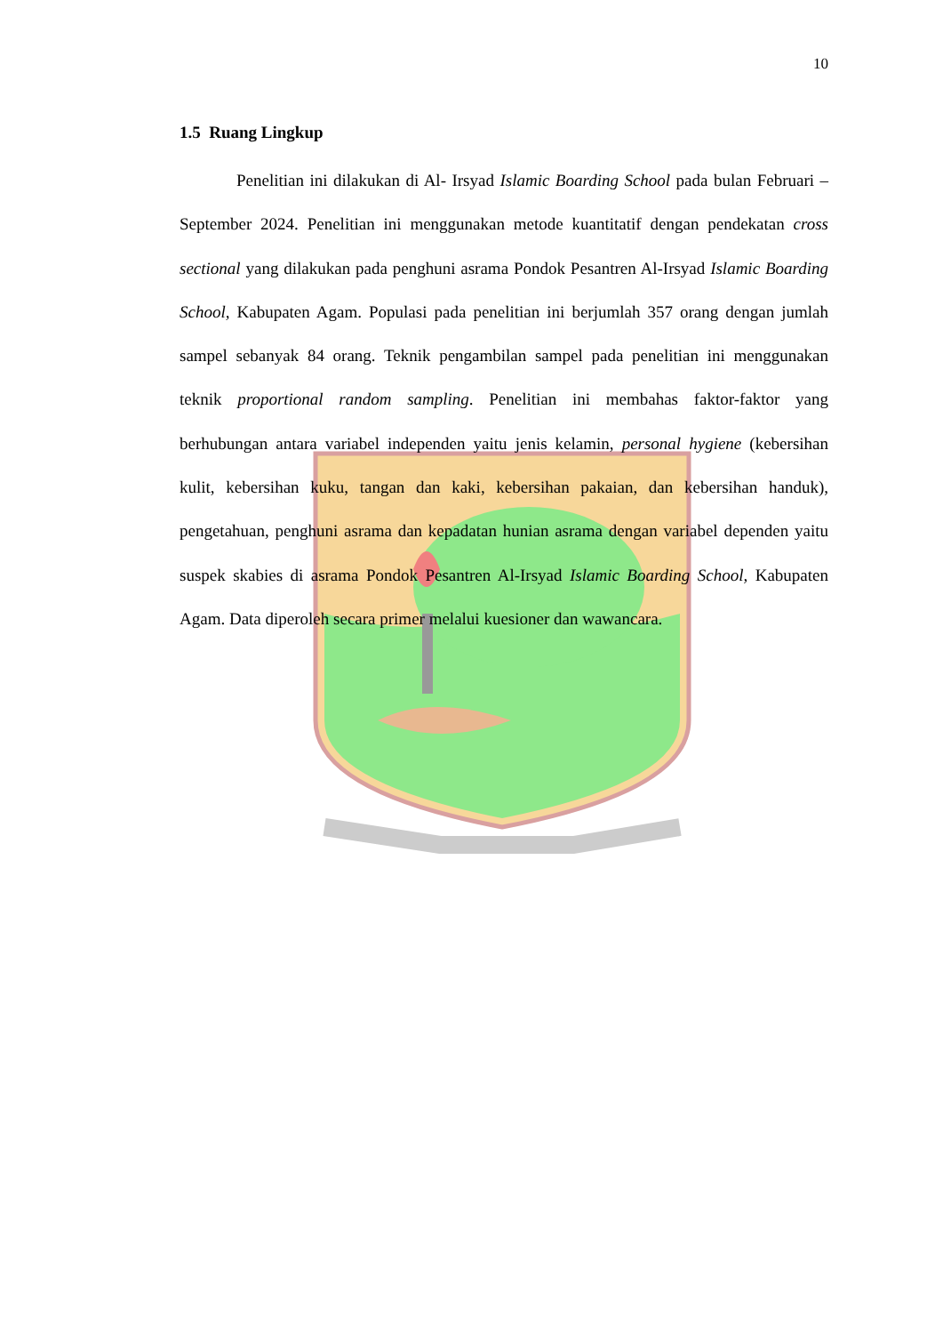10
1.5 Ruang Lingkup
Penelitian ini dilakukan di Al- Irsyad Islamic Boarding School pada bulan Februari – September 2024. Penelitian ini menggunakan metode kuantitatif dengan pendekatan cross sectional yang dilakukan pada penghuni asrama Pondok Pesantren Al-Irsyad Islamic Boarding School, Kabupaten Agam. Populasi pada penelitian ini berjumlah 357 orang dengan jumlah sampel sebanyak 84 orang. Teknik pengambilan sampel pada penelitian ini menggunakan teknik proportional random sampling. Penelitian ini membahas faktor-faktor yang berhubungan antara variabel independen yaitu jenis kelamin, personal hygiene (kebersihan kulit, kebersihan kuku, tangan dan kaki, kebersihan pakaian, dan kebersihan handuk), pengetahuan, penghuni asrama dan kepadatan hunian asrama dengan variabel dependen yaitu suspek skabies di asrama Pondok Pesantren Al-Irsyad Islamic Boarding School, Kabupaten Agam. Data diperoleh secara primer melalui kuesioner dan wawancara.